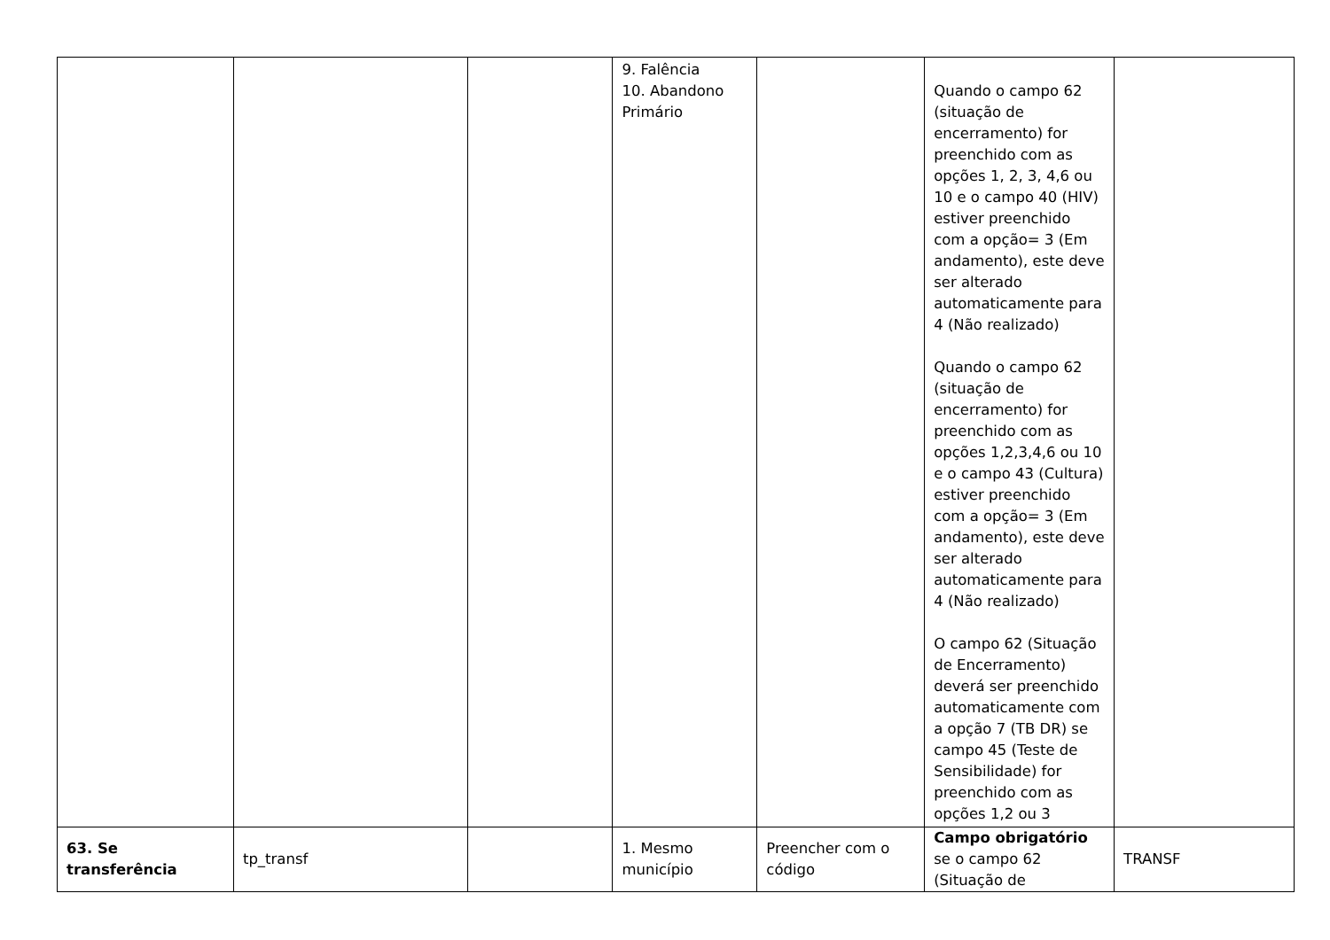| | | | 9. Falência 10. Abandono Primário | | Quando o campo 62 (situação de encerramento) for preenchido com as opções 1, 2, 3, 4,6 ou 10 e o campo 40 (HIV) estiver preenchido com a opção= 3 (Em andamento), este deve ser alterado automaticamente para 4 (Não realizado) Quando o campo 62 (situação de encerramento) for preenchido com as opções 1,2,3,4,6 ou 10 e o campo 43 (Cultura) estiver preenchido com a opção= 3 (Em andamento), este deve ser alterado automaticamente para 4 (Não realizado) O campo 62 (Situação de Encerramento) deverá ser preenchido automaticamente com a opção 7 (TB DR) se campo 45 (Teste de Sensibilidade) for preenchido com as opções 1,2 ou 3 | |
| 63. Se transferência | tp_transf | | 1. Mesmo município | Preencher com o código | Campo obrigatório se o campo 62 (Situação de | TRANSF |